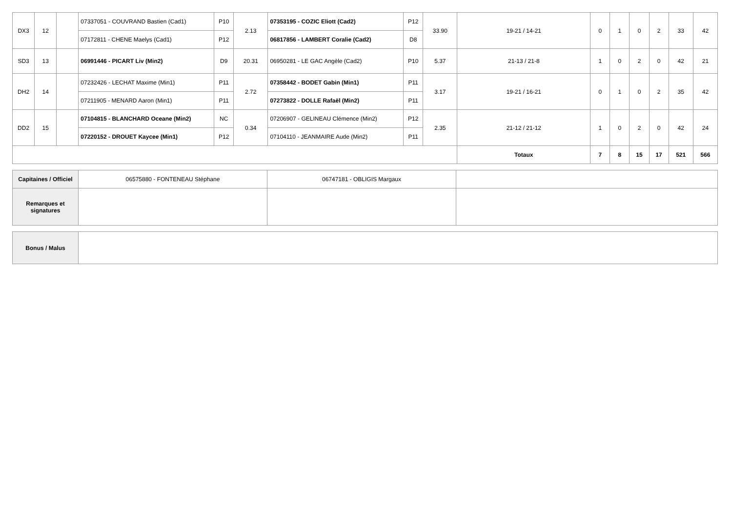| DX3 | 12 | | 07337051 - COUVRAND Bastien (Cad1) | P10 | 2.13 | 07353195 - COZIC Eliott (Cad2) | P12 | 33.90 | 19-21 / 14-21 | 0 | 1 | 0 | 2 | 33 | 42 |
| | | | 07172811 - CHENE Maelys (Cad1) | P12 | | 06817856 - LAMBERT Coralie (Cad2) | D8 | | | | | | | | |
| SD3 | 13 | | 06991446 - PICART Liv (Min2) | D9 | 20.31 | 06950281 - LE GAC Angèle (Cad2) | P10 | 5.37 | 21-13 / 21-8 | 1 | 0 | 2 | 0 | 42 | 21 |
| DH2 | 14 | | 07232426 - LECHAT Maxime (Min1) | P11 | 2.72 | 07358442 - BODET Gabin (Min1) | P11 | 3.17 | 19-21 / 16-21 | 0 | 1 | 0 | 2 | 35 | 42 |
| | | | 07211905 - MENARD Aaron (Min1) | P11 | | 07273822 - DOLLE Rafaël (Min2) | P11 | | | | | | | | |
| DD2 | 15 | | 07104815 - BLANCHARD Oceane (Min2) | NC | 0.34 | 07206907 - GELINEAU Clémence (Min2) | P12 | 2.35 | 21-12 / 21-12 | 1 | 0 | 2 | 0 | 42 | 24 |
| | | | 07220152 - DROUET Kaycee (Min1) | P12 | | 07104110 - JEANMAIRE Aude (Min2) | P11 | | | | | | | | |
| | | | | | | | | | Totaux | 7 | 8 | 15 | 17 | 521 | 566 |
| Capitaines / Officiel | 06575880 - FONTENEAU Stéphane | 06747181 - OBLIGIS Margaux | |
| Remarques et signatures | | | |
| Bonus / Malus | |